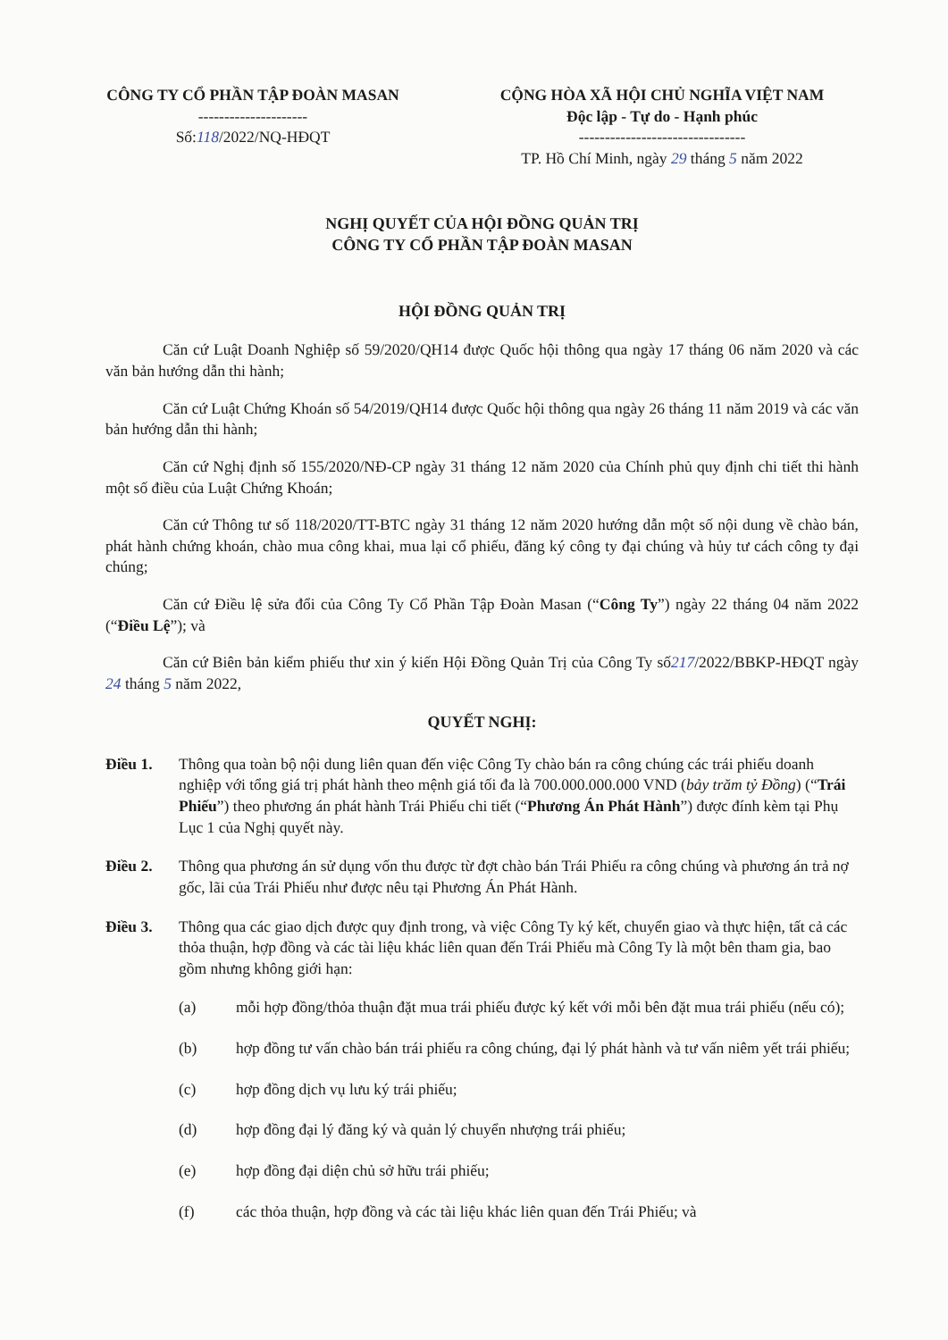CÔNG TY CỔ PHẦN TẬP ĐOÀN MASAN
---------------------
Số:118/2022/NQ-HĐQT
CỘNG HÒA XÃ HỘI CHỦ NGHĨA VIỆT NAM
Độc lập - Tự do - Hạnh phúc
--------------------------------
TP. Hồ Chí Minh, ngày 29 tháng 5 năm 2022
NGHỊ QUYẾT CỦA HỘI ĐỒNG QUẢN TRỊ
CÔNG TY CỔ PHẦN TẬP ĐOÀN MASAN
HỘI ĐỒNG QUẢN TRỊ
Căn cứ Luật Doanh Nghiệp số 59/2020/QH14 được Quốc hội thông qua ngày 17 tháng 06 năm 2020 và các văn bản hướng dẫn thi hành;
Căn cứ Luật Chứng Khoán số 54/2019/QH14 được Quốc hội thông qua ngày 26 tháng 11 năm 2019 và các văn bản hướng dẫn thi hành;
Căn cứ Nghị định số 155/2020/NĐ-CP ngày 31 tháng 12 năm 2020 của Chính phủ quy định chi tiết thi hành một số điều của Luật Chứng Khoán;
Căn cứ Thông tư số 118/2020/TT-BTC ngày 31 tháng 12 năm 2020 hướng dẫn một số nội dung về chào bán, phát hành chứng khoán, chào mua công khai, mua lại cổ phiếu, đăng ký công ty đại chúng và hủy tư cách công ty đại chúng;
Căn cứ Điều lệ sửa đổi của Công Ty Cổ Phần Tập Đoàn Masan (“Công Ty”) ngày 22 tháng 04 năm 2022 (“Điều Lệ”); và
Căn cứ Biên bản kiểm phiếu thư xin ý kiến Hội Đồng Quản Trị của Công Ty số217/2022/BBKP-HĐQT ngày 24 tháng 5 năm 2022,
QUYẾT NGHỊ:
Điều 1. Thông qua toàn bộ nội dung liên quan đến việc Công Ty chào bán ra công chúng các trái phiếu doanh nghiệp với tổng giá trị phát hành theo mệnh giá tối đa là 700.000.000.000 VND (bảy trăm tỷ Đồng) (“Trái Phiếu”) theo phương án phát hành Trái Phiếu chi tiết (“Phương Án Phát Hành”) được đính kèm tại Phụ Lục 1 của Nghị quyết này.
Điều 2. Thông qua phương án sử dụng vốn thu được từ đợt chào bán Trái Phiếu ra công chúng và phương án trả nợ gốc, lãi của Trái Phiếu như được nêu tại Phương Án Phát Hành.
Điều 3. Thông qua các giao dịch được quy định trong, và việc Công Ty ký kết, chuyển giao và thực hiện, tất cả các thỏa thuận, hợp đồng và các tài liệu khác liên quan đến Trái Phiếu mà Công Ty là một bên tham gia, bao gồm nhưng không giới hạn:
(a) mỗi hợp đồng/thỏa thuận đặt mua trái phiếu được ký kết với mỗi bên đặt mua trái phiếu (nếu có);
(b) hợp đồng tư vấn chào bán trái phiếu ra công chúng, đại lý phát hành và tư vấn niêm yết trái phiếu;
(c) hợp đồng dịch vụ lưu ký trái phiếu;
(d) hợp đồng đại lý đăng ký và quản lý chuyển nhượng trái phiếu;
(e) hợp đồng đại diện chủ sở hữu trái phiếu;
(f) các thỏa thuận, hợp đồng và các tài liệu khác liên quan đến Trái Phiếu; và